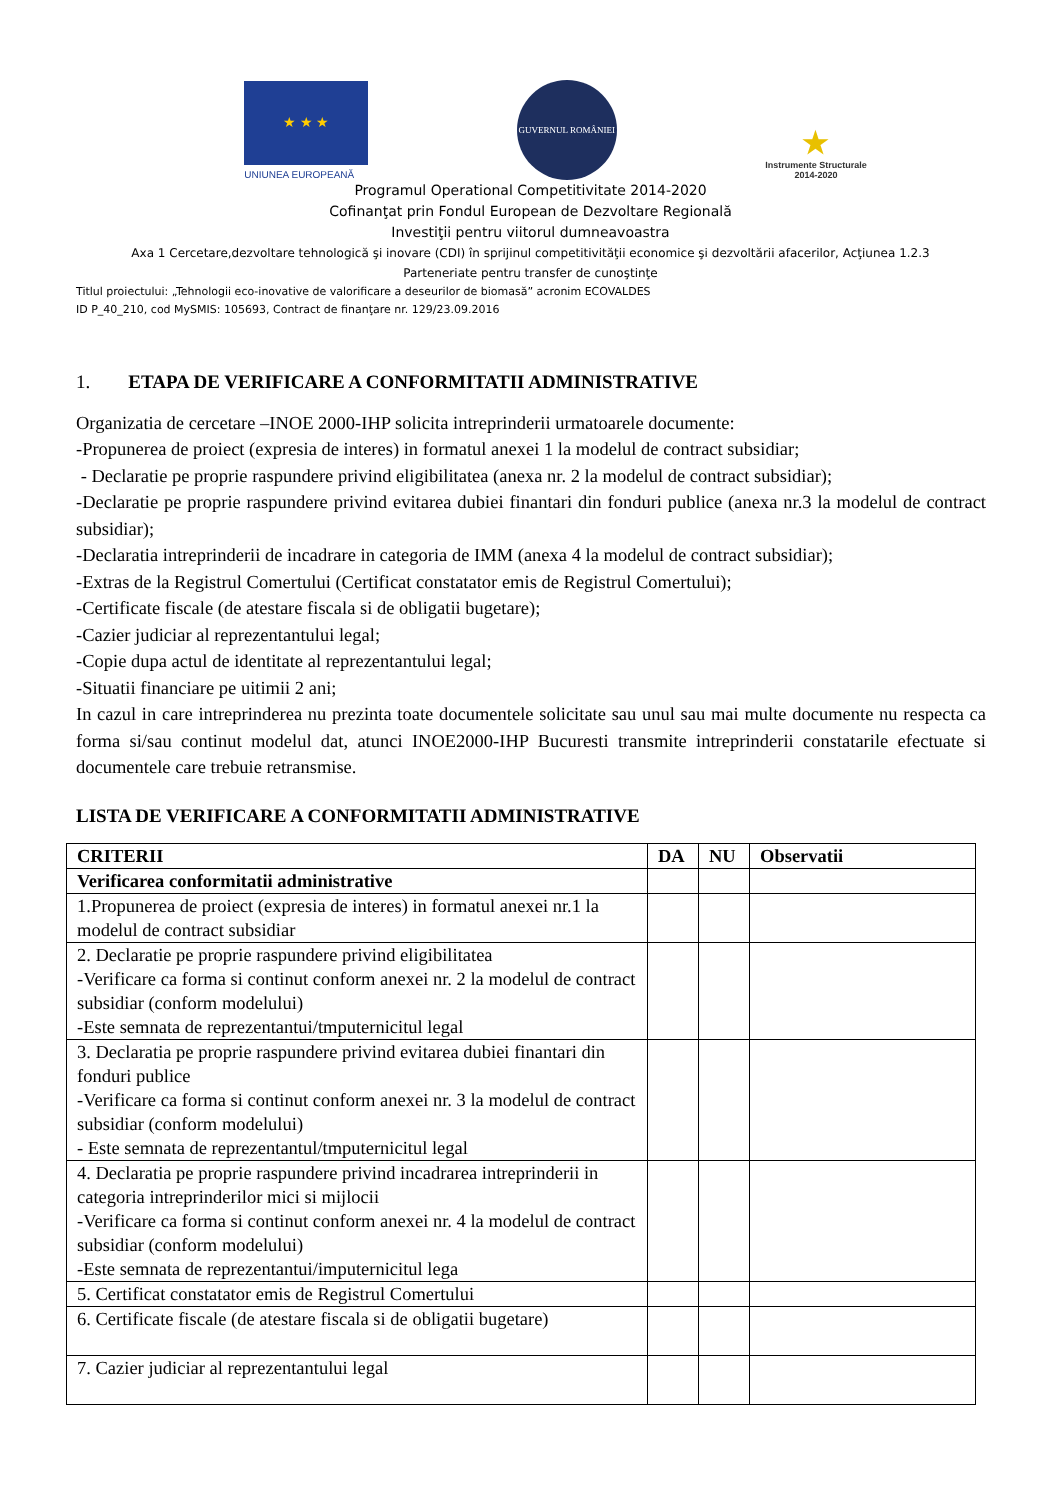★ ★ ★
UNIUNEA EUROPEANĂ
GUVERNUL ROMÂNIEI
★
Instrumente Structurale
2014-2020
Programul Operational Competitivitate 2014-2020
Cofinanţat prin Fondul European de Dezvoltare Regională
Investiţii pentru viitorul dumneavoastra
Axa 1 Cercetare,dezvoltare tehnologică şi inovare (CDI) în sprijinul competitivităţii economice şi dezvoltării afacerilor, Acţiunea 1.2.3
Parteneriate pentru transfer de cunoştinţe
Titlul proiectului: „Tehnologii eco-inovative de valorificare a deseurilor de biomasă” acronim ECOVALDES
ID P_40_210, cod MySMIS: 105693, Contract de finanţare nr. 129/23.09.2016
1. ETAPA DE VERIFICARE A CONFORMITATII ADMINISTRATIVE
Organizatia de cercetare –INOE 2000-IHP solicita intreprinderii urmatoarele documente:
-Propunerea de proiect (expresia de interes) in formatul anexei 1 la modelul de contract subsidiar;
- Declaratie pe proprie raspundere privind eligibilitatea (anexa nr. 2 la modelul de contract subsidiar);
-Declaratie pe proprie raspundere privind evitarea dubiei finantari din fonduri publice (anexa nr.3 la modelul de contract subsidiar);
-Declaratia intreprinderii de incadrare in categoria de IMM (anexa 4 la modelul de contract subsidiar);
-Extras de la Registrul Comertului (Certificat constatator emis de Registrul Comertului);
-Certificate fiscale (de atestare fiscala si de obligatii bugetare);
-Cazier judiciar al reprezentantului legal;
-Copie dupa actul de identitate al reprezentantului legal;
-Situatii financiare pe uitimii 2 ani;
In cazul in care intreprinderea nu prezinta toate documentele solicitate sau unul sau mai multe documente nu respecta ca forma si/sau continut modelul dat, atunci INOE2000-IHP Bucuresti transmite intreprinderii constatarile efectuate si documentele care trebuie retransmise.
LISTA DE VERIFICARE A CONFORMITATII ADMINISTRATIVE
| CRITERII | DA | NU | Observatii |
| --- | --- | --- | --- |
| Verificarea conformitatii administrative | | | |
| 1.Propunerea de proiect (expresia de interes) in formatul anexei nr.1 la modelul de contract subsidiar | | | |
| 2. Declaratie pe proprie raspundere privind eligibilitatea -Verificare ca forma si continut conform anexei nr. 2 la modelul de contract subsidiar (conform modelului) -Este semnata de reprezentantui/tmputernicitul legal | | | |
| 3. Declaratia pe proprie raspundere privind evitarea dubiei finantari din fonduri publice -Verificare ca forma si continut conform anexei nr. 3 la modelul de contract subsidiar (conform modelului) - Este semnata de reprezentantul/tmputernicitul legal | | | |
| 4. Declaratia pe proprie raspundere privind incadrarea intreprinderii in categoria intreprinderilor mici si mijlocii -Verificare ca forma si continut conform anexei nr. 4 la modelul de contract subsidiar (conform modelului) -Este semnata de reprezentantui/imputernicitul lega | | | |
| 5. Certificat constatator emis de Registrul Comertului | | | |
| 6. Certificate fiscale (de atestare fiscala si de obligatii bugetare) | | | |
| 7. Cazier judiciar al reprezentantului legal | | | |